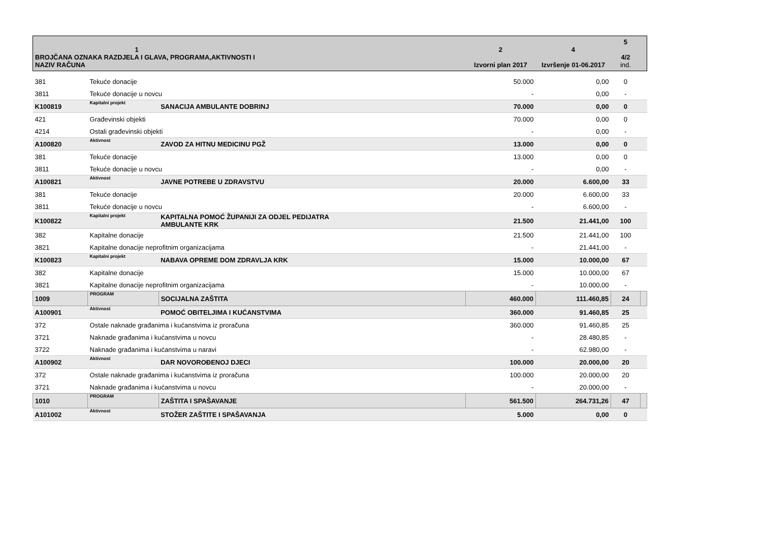| 1 BROJČANA OZNAKA RAZDJELA I GLAVA, PROGRAMA,AKTIVNOSTI I NAZIV RAČUNA | | | 2 Izvorni plan 2017 | 4 Izvršenje 01-06.2017 | 5 4/2 ind. | |
| --- | --- | --- | --- | --- | --- | --- |
| 381 | Tekuće donacije | | 50.000 | 0,00 | 0 | |
| 3811 | Tekuće donacije u novcu | | - | 0,00 | - | |
| K100819 | Kapitalni projekt | SANACIJA AMBULANTE DOBRINJ | 70.000 | 0,00 | 0 | |
| 421 | Građevinski objekti | | 70.000 | 0,00 | 0 | |
| 4214 | Ostali građevinski objekti | | - | 0,00 | - | |
| A100820 | Aktivnost | ZAVOD ZA HITNU MEDICINU PGŽ | 13.000 | 0,00 | 0 | |
| 381 | Tekuće donacije | | 13.000 | 0,00 | 0 | |
| 3811 | Tekuće donacije u novcu | | - | 0,00 | - | |
| A100821 | Aktivnost | JAVNE POTREBE U ZDRAVSTVU | 20.000 | 6.600,00 | 33 | |
| 381 | Tekuće donacije | | 20.000 | 6.600,00 | 33 | |
| 3811 | Tekuće donacije u novcu | | - | 6.600,00 | - | |
| K100822 | Kapitalni projekt | KAPITALNA POMOĆ ŽUPANIJI ZA ODJEL PEDIJATRA AMBULANTE KRK | 21.500 | 21.441,00 | 100 | |
| 382 | Kapitalne donacije | | 21.500 | 21.441,00 | 100 | |
| 3821 | Kapitalne donacije neprofitnim organizacijama | | - | 21.441,00 | - | |
| K100823 | Kapitalni projekt | NABAVA OPREME DOM ZDRAVLJA KRK | 15.000 | 10.000,00 | 67 | |
| 382 | Kapitalne donacije | | 15.000 | 10.000,00 | 67 | |
| 3821 | Kapitalne donacije neprofitnim organizacijama | | - | 10.000,00 | - | |
| 1009 | PROGRAM | SOCIJALNA ZAŠTITA | 460.000 | 111.460,85 | 24 | |
| A100901 | Aktivnost | POMOĆ OBITELJIMA I KUĆANSTVIMA | 360.000 | 91.460,85 | 25 | |
| 372 | Ostale naknade građanima i kućanstvima iz proračuna | | 360.000 | 91.460,85 | 25 | |
| 3721 | Naknade građanima i kućanstvima u novcu | | - | 28.480,85 | - | |
| 3722 | Naknade građanima i kućanstvima u naravi | | - | 62.980,00 | - | |
| A100902 | Aktivnost | DAR NOVOROĐENOJ DJECI | 100.000 | 20.000,00 | 20 | |
| 372 | Ostale naknade građanima i kućanstvima iz proračuna | | 100.000 | 20.000,00 | 20 | |
| 3721 | Naknade građanima i kućanstvima u novcu | | - | 20.000,00 | - | |
| 1010 | PROGRAM | ZAŠTITA I SPAŠAVANJE | 561.500 | 264.731,26 | 47 | |
| A101002 | Aktivnost | STOŽER ZAŠTITE I SPAŠAVANJA | 5.000 | 0,00 | 0 | |